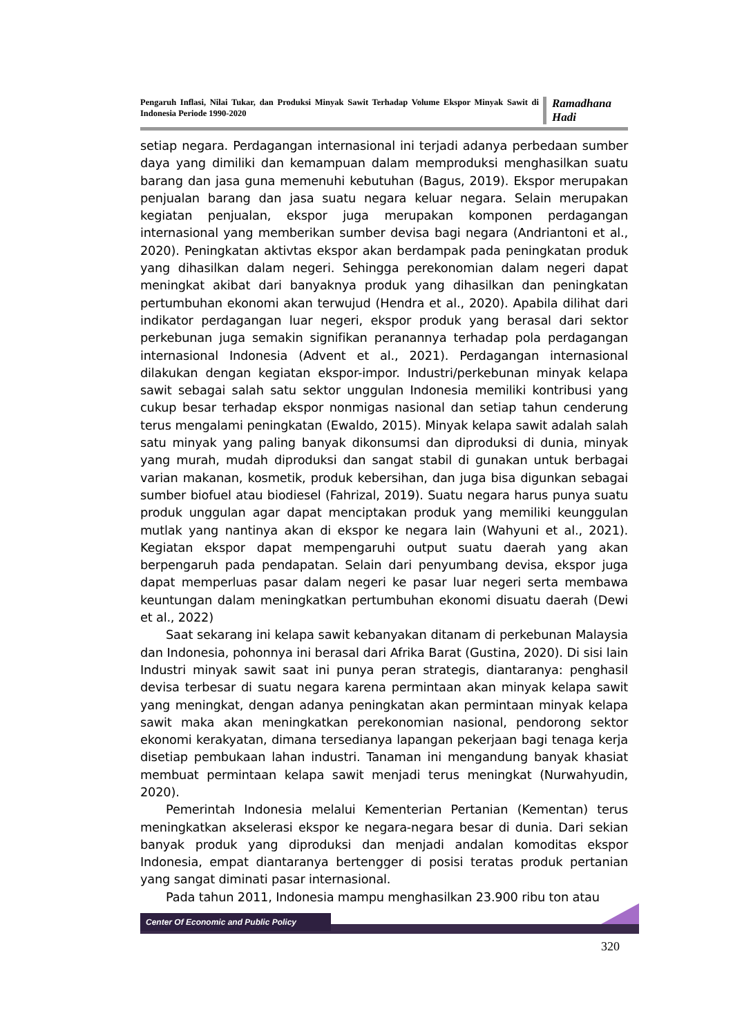Pengaruh Inflasi, Nilai Tukar, dan Produksi Minyak Sawit Terhadap Volume Ekspor Minyak Sawit di Indonesia Periode 1990-2020
Ramadhana Hadi
setiap negara. Perdagangan internasional ini terjadi adanya perbedaan sumber daya yang dimiliki dan kemampuan dalam memproduksi menghasilkan suatu barang dan jasa guna memenuhi kebutuhan (Bagus, 2019). Ekspor merupakan penjualan barang dan jasa suatu negara keluar negara. Selain merupakan kegiatan penjualan, ekspor juga merupakan komponen perdagangan internasional yang memberikan sumber devisa bagi negara (Andriantoni et al., 2020). Peningkatan aktivtas ekspor akan berdampak pada peningkatan produk yang dihasilkan dalam negeri. Sehingga perekonomian dalam negeri dapat meningkat akibat dari banyaknya produk yang dihasilkan dan peningkatan pertumbuhan ekonomi akan terwujud (Hendra et al., 2020). Apabila dilihat dari indikator perdagangan luar negeri, ekspor produk yang berasal dari sektor perkebunan juga semakin signifikan peranannya terhadap pola perdagangan internasional Indonesia (Advent et al., 2021). Perdagangan internasional dilakukan dengan kegiatan ekspor-impor. Industri/perkebunan minyak kelapa sawit sebagai salah satu sektor unggulan Indonesia memiliki kontribusi yang cukup besar terhadap ekspor nonmigas nasional dan setiap tahun cenderung terus mengalami peningkatan (Ewaldo, 2015). Minyak kelapa sawit adalah salah satu minyak yang paling banyak dikonsumsi dan diproduksi di dunia, minyak yang murah, mudah diproduksi dan sangat stabil di gunakan untuk berbagai varian makanan, kosmetik, produk kebersihan, dan juga bisa digunkan sebagai sumber biofuel atau biodiesel (Fahrizal, 2019). Suatu negara harus punya suatu produk unggulan agar dapat menciptakan produk yang memiliki keunggulan mutlak yang nantinya akan di ekspor ke negara lain (Wahyuni et al., 2021). Kegiatan ekspor dapat mempengaruhi output suatu daerah yang akan berpengaruh pada pendapatan. Selain dari penyumbang devisa, ekspor juga dapat memperluas pasar dalam negeri ke pasar luar negeri serta membawa keuntungan dalam meningkatkan pertumbuhan ekonomi disuatu daerah (Dewi et al., 2022)
Saat sekarang ini kelapa sawit kebanyakan ditanam di perkebunan Malaysia dan Indonesia, pohonnya ini berasal dari Afrika Barat (Gustina, 2020). Di sisi lain Industri minyak sawit saat ini punya peran strategis, diantaranya: penghasil devisa terbesar di suatu negara karena permintaan akan minyak kelapa sawit yang meningkat, dengan adanya peningkatan akan permintaan minyak kelapa sawit maka akan meningkatkan perekonomian nasional, pendorong sektor ekonomi kerakyatan, dimana tersedianya lapangan pekerjaan bagi tenaga kerja disetiap pembukaan lahan industri. Tanaman ini mengandung banyak khasiat membuat permintaan kelapa sawit menjadi terus meningkat (Nurwahyudin, 2020).
Pemerintah Indonesia melalui Kementerian Pertanian (Kementan) terus meningkatkan akselerasi ekspor ke negara-negara besar di dunia. Dari sekian banyak produk yang diproduksi dan menjadi andalan komoditas ekspor Indonesia, empat diantaranya bertengger di posisi teratas produk pertanian yang sangat diminati pasar internasional.
Pada tahun 2011, Indonesia mampu menghasilkan 23.900 ribu ton atau
Center Of Economic and Public Policy
320